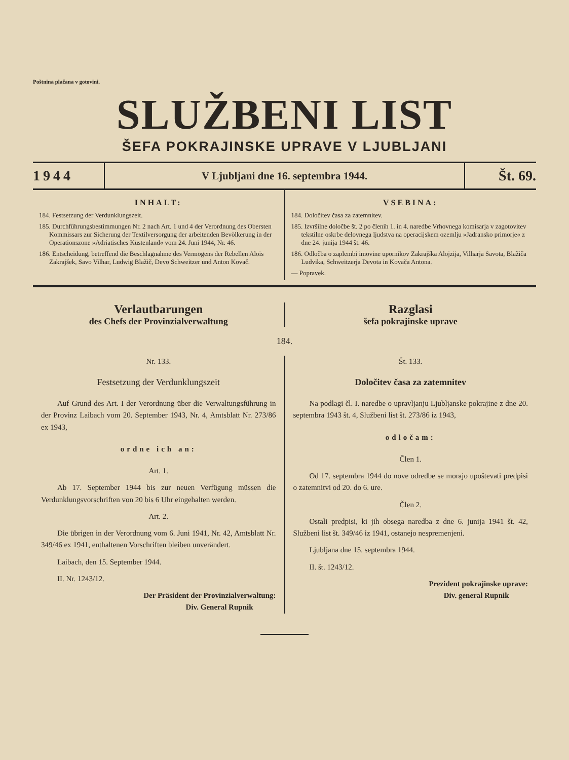Poštnina plačana v gotovini.
SLUŽBENI LIST
ŠEFA POKRAJINSKE UPRAVE V LJUBLJANI
1944
V Ljubljani dne 16. septembra 1944.
Št. 69.
INHALT:
184. Festsetzung der Verdunklungszeit.
185. Durchführungsbestimmungen Nr. 2 nach Art. 1 und 4 der Verordnung des Obersten Kommissars zur Sicherung der Textilversorgung der arbeitenden Bevölkerung in der Operationszone »Adriatisches Küstenland« vom 24. Juni 1944, Nr. 46.
186. Entscheidung, betreffend die Beschlagnahme des Vermögens der Rebellen Alois Zakrajšek, Savo Vilhar, Ludwig Blažič, Devo Schweitzer und Anton Kovač.
VSEBINA:
184. Določitev časa za zatemnitev.
185. Izvršilne določbe št. 2 po členih 1. in 4. naredbe Vrhovnega komisarja v zagotovitev tekstilne oskrbe delovnega ljudstva na operacijskem ozemlju »Jadransko primorje« z dne 24. junija 1944 št. 46.
186. Odločba o zaplembi imovine upornikov Zakrajška Alojzija, Vilharja Savota, Blažiča Ludvika, Schweitzerja Devota in Kovača Antona.
— Popravek.
Verlautbarungen
des Chefs der Provinzialverwaltung
Razglasi
šefa pokrajinske uprave
184.
Nr. 133.
Festsetzung der Verdunklungszeit
Auf Grund des Art. I der Verordnung über die Verwaltungsführung in der Provinz Laibach vom 20. September 1943, Nr. 4, Amtsblatt Nr. 273/86 ex 1943,
ordne ich an:
Art. 1.
Ab 17. September 1944 bis zur neuen Verfügung müssen die Verdunklungsvorschriften von 20 bis 6 Uhr eingehalten werden.
Art. 2.
Die übrigen in der Verordnung vom 6. Juni 1941, Nr. 42, Amtsblatt Nr. 349/46 ex 1941, enthaltenen Vorschriften bleiben unverändert.
Laibach, den 15. September 1944.
II. Nr. 1243/12.
Der Präsident der Provinzialverwaltung:
Div. General Rupnik
Št. 133.
Določitev časa za zatemnitev
Na podlagi čl. I. naredbe o upravljanju Ljubljanske pokrajine z dne 20. septembra 1943 št. 4, Službeni list št. 273/86 iz 1943,
odločam:
Člen 1.
Od 17. septembra 1944 do nove odredbe se morajo upoštevati predpisi o zatemnitvi od 20. do 6. ure.
Člen 2.
Ostali predpisi, ki jih obsega naredba z dne 6. junija 1941 št. 42, Službeni list št. 349/46 iz 1941, ostanejo nespremenjeni.
Ljubljana dne 15. septembra 1944.
II. št. 1243/12.
Prezident pokrajinske uprave:
Div. general Rupnik